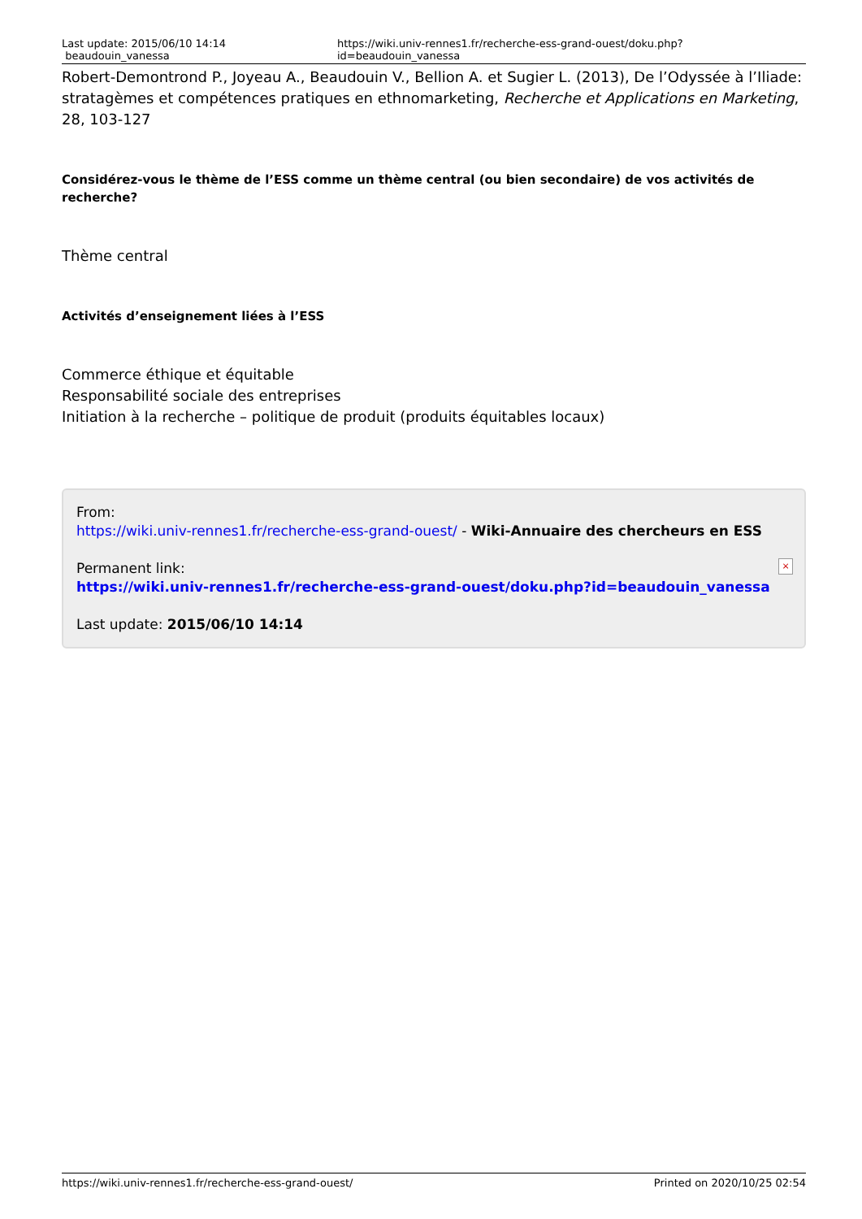Last update: 2015/06/10 14:14 beaudouin_vanessa https://wiki.univ-rennes1.fr/recherche-ess-grand-ouest/doku.php?id=beaudouin_vanessa
Robert-Demontrond P., Joyeau A., Beaudouin V., Bellion A. et Sugier L. (2013), De l’Odyssée à l’Iliade: stratagèmes et compétences pratiques en ethnomarketing, Recherche et Applications en Marketing, 28, 103-127
Considérez-vous le thème de l’ESS comme un thème central (ou bien secondaire) de vos activités de recherche?
Thème central
Activités d’enseignement liées à l’ESS
Commerce éthique et équitable
Responsabilité sociale des entreprises
Initiation à la recherche – politique de produit (produits équitables locaux)
From:
https://wiki.univ-rennes1.fr/recherche-ess-grand-ouest/ - Wiki-Annuaire des chercheurs en ESS
Permanent link:
https://wiki.univ-rennes1.fr/recherche-ess-grand-ouest/doku.php?id=beaudouin_vanessa
Last update: 2015/06/10 14:14
×
https://wiki.univ-rennes1.fr/recherche-ess-grand-ouest/ Printed on 2020/10/25 02:54